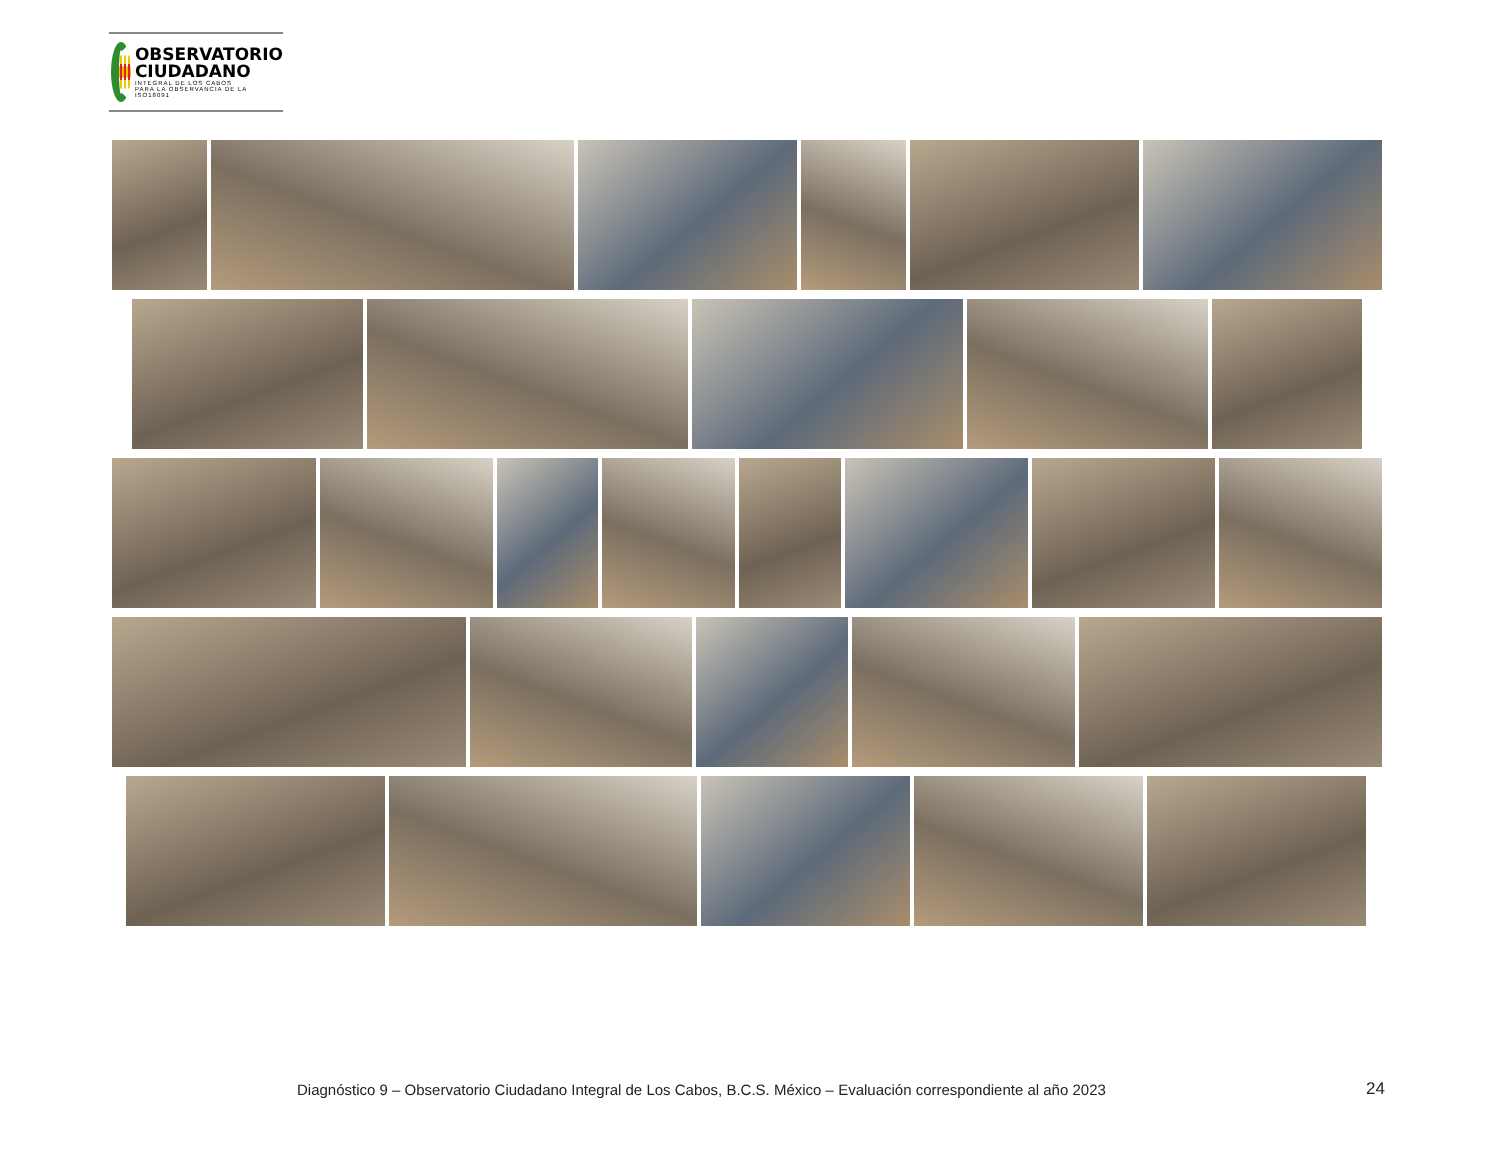OBSERVATORIO
CIUDADANO
INTEGRAL DE LOS CABOS
PARA LA OBSERVANCIA DE LA ISO18091
Diagnóstico 9 – Observatorio Ciudadano Integral de Los Cabos, B.C.S. México – Evaluación correspondiente al año 2023 24